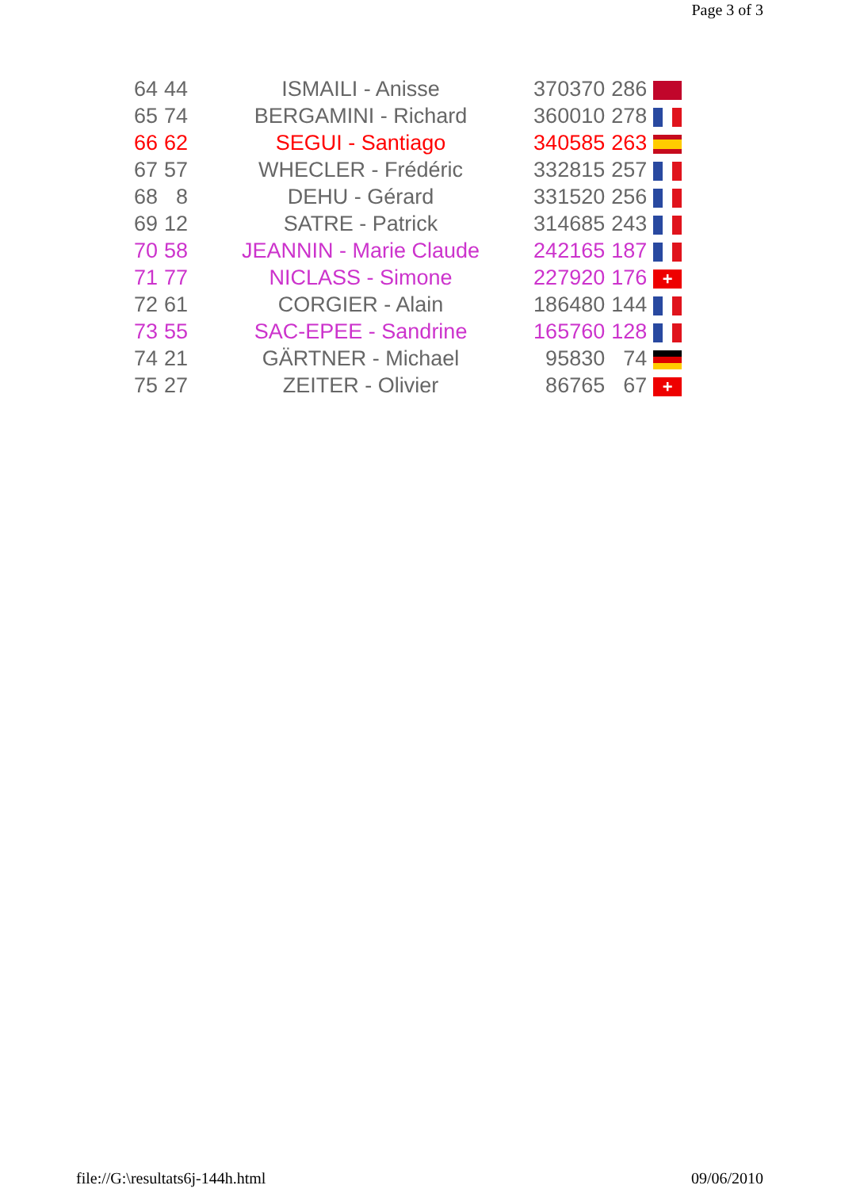Page 3 of 3
| 64 | 44 | ISMAILI - Anisse | 370370 | 286 | |
| 65 | 74 | BERGAMINI - Richard | 360010 | 278 | |
| 66 | 62 | SEGUI - Santiago | 340585 | 263 | |
| 67 | 57 | WHECLER - Frédéric | 332815 | 257 | |
| 68 | 8 | DEHU - Gérard | 331520 | 256 | |
| 69 | 12 | SATRE - Patrick | 314685 | 243 | |
| 70 | 58 | JEANNIN - Marie Claude | 242165 | 187 | |
| 71 | 77 | NICLASS - Simone | 227920 | 176 | + |
| 72 | 61 | CORGIER - Alain | 186480 | 144 | |
| 73 | 55 | SAC-EPEE - Sandrine | 165760 | 128 | |
| 74 | 21 | GÄRTNER - Michael | 95830 | 74 | |
| 75 | 27 | ZEITER - Olivier | 86765 | 67 | + |
file://G:\resultats6j-144h.html 09/06/2010